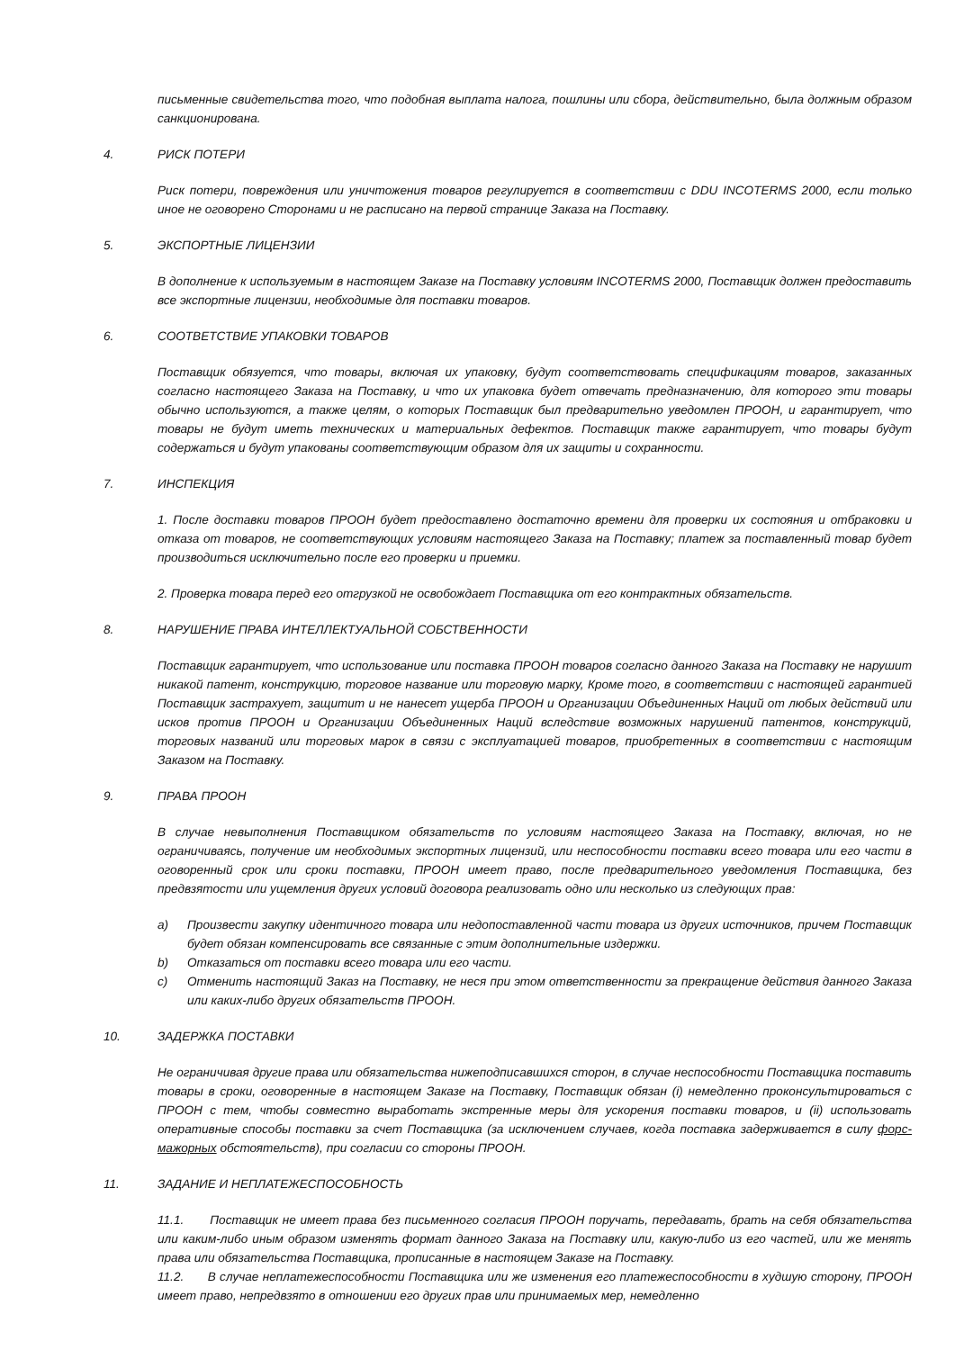письменные свидетельства того, что подобная выплата налога, пошлины или сбора, действительно, была должным образом санкционирована.
4. РИСК ПОТЕРИ
Риск потери, повреждения или уничтожения товаров регулируется в соответствии с DDU INCOTERMS 2000, если только иное не оговорено Сторонами и не расписано на первой странице Заказа на Поставку.
5. ЭКСПОРТНЫЕ ЛИЦЕНЗИИ
В дополнение к используемым в настоящем Заказе на Поставку условиям INCOTERMS 2000, Поставщик должен предоставить все экспортные лицензии, необходимые для поставки товаров.
6. СООТВЕТСТВИЕ УПАКОВКИ ТОВАРОВ
Поставщик обязуется, что товары, включая их упаковку, будут соответствовать спецификациям товаров, заказанных согласно настоящего Заказа на Поставку, и что их упаковка будет отвечать предназначению, для которого эти товары обычно используются, а также целям, о которых Поставщик был предварительно уведомлен ПРООН, и гарантирует, что товары не будут иметь технических и материальных дефектов. Поставщик также гарантирует, что товары будут содержаться и будут упакованы соответствующим образом для их защиты и сохранности.
7. ИНСПЕКЦИЯ
1. После доставки товаров ПРООН будет предоставлено достаточно времени для проверки их состояния и отбраковки и отказа от товаров, не соответствующих условиям настоящего Заказа на Поставку; платеж за поставленный товар будет производиться исключительно после его проверки и приемки.
2. Проверка товара перед его отгрузкой не освобождает Поставщика от его контрактных обязательств.
8. НАРУШЕНИЕ ПРАВА ИНТЕЛЛЕКТУАЛЬНОЙ СОБСТВЕННОСТИ
Поставщик гарантирует, что использование или поставка ПРООН товаров согласно данного Заказа на Поставку не нарушит никакой патент, конструкцию, торговое название или торговую марку, Кроме того, в соответствии с настоящей гарантией Поставщик застрахует, защитит и не нанесет ущерба ПРООН и Организации Объединенных Наций от любых действий или исков против ПРООН и Организации Объединенных Наций вследствие возможных нарушений патентов, конструкций, торговых названий или торговых марок в связи с эксплуатацией товаров, приобретенных в соответствии с настоящим Заказом на Поставку.
9. ПРАВА ПРООН
В случае невыполнения Поставщиком обязательств по условиям настоящего Заказа на Поставку, включая, но не ограничиваясь, получение им необходимых экспортных лицензий, или неспособности поставки всего товара или его части в оговоренный срок или сроки поставки, ПРООН имеет право, после предварительного уведомления Поставщика, без предвзятости или ущемления других условий договора реализовать одно или несколько из следующих прав:
a) Произвести закупку идентичного товара или недопоставленной части товара из других источников, причем Поставщик будет обязан компенсировать все связанные с этим дополнительные издержки.
b) Отказаться от поставки всего товара или его части.
c) Отменить настоящий Заказ на Поставку, не неся при этом ответственности за прекращение действия данного Заказа или каких-либо других обязательств ПРООН.
10. ЗАДЕРЖКА ПОСТАВКИ
Не ограничивая другие права или обязательства нижеподписавшихся сторон, в случае неспособности Поставщика поставить товары в сроки, оговоренные в настоящем Заказе на Поставку, Поставщик обязан (i) немедленно проконсультироваться с ПРООН с тем, чтобы совместно выработать экстренные меры для ускорения поставки товаров, и (ii) использовать оперативные способы поставки за счет Поставщика (за исключением случаев, когда поставка задерживается в силу форс-мажорных обстоятельств), при согласии со стороны ПРООН.
11. ЗАДАНИЕ И НЕПЛАТЕЖЕСПОСОБНОСТЬ
11.1. Поставщик не имеет права без письменного согласия ПРООН поручать, передавать, брать на себя обязательства или каким-либо иным образом изменять формат данного Заказа на Поставку или, какую-либо из его частей, или же менять права или обязательства Поставщика, прописанные в настоящем Заказе на Поставку.
11.2. В случае неплатежеспособности Поставщика или же изменения его платежеспособности в худшую сторону, ПРООН имеет право, непредвзято в отношении его других прав или принимаемых мер, немедленно